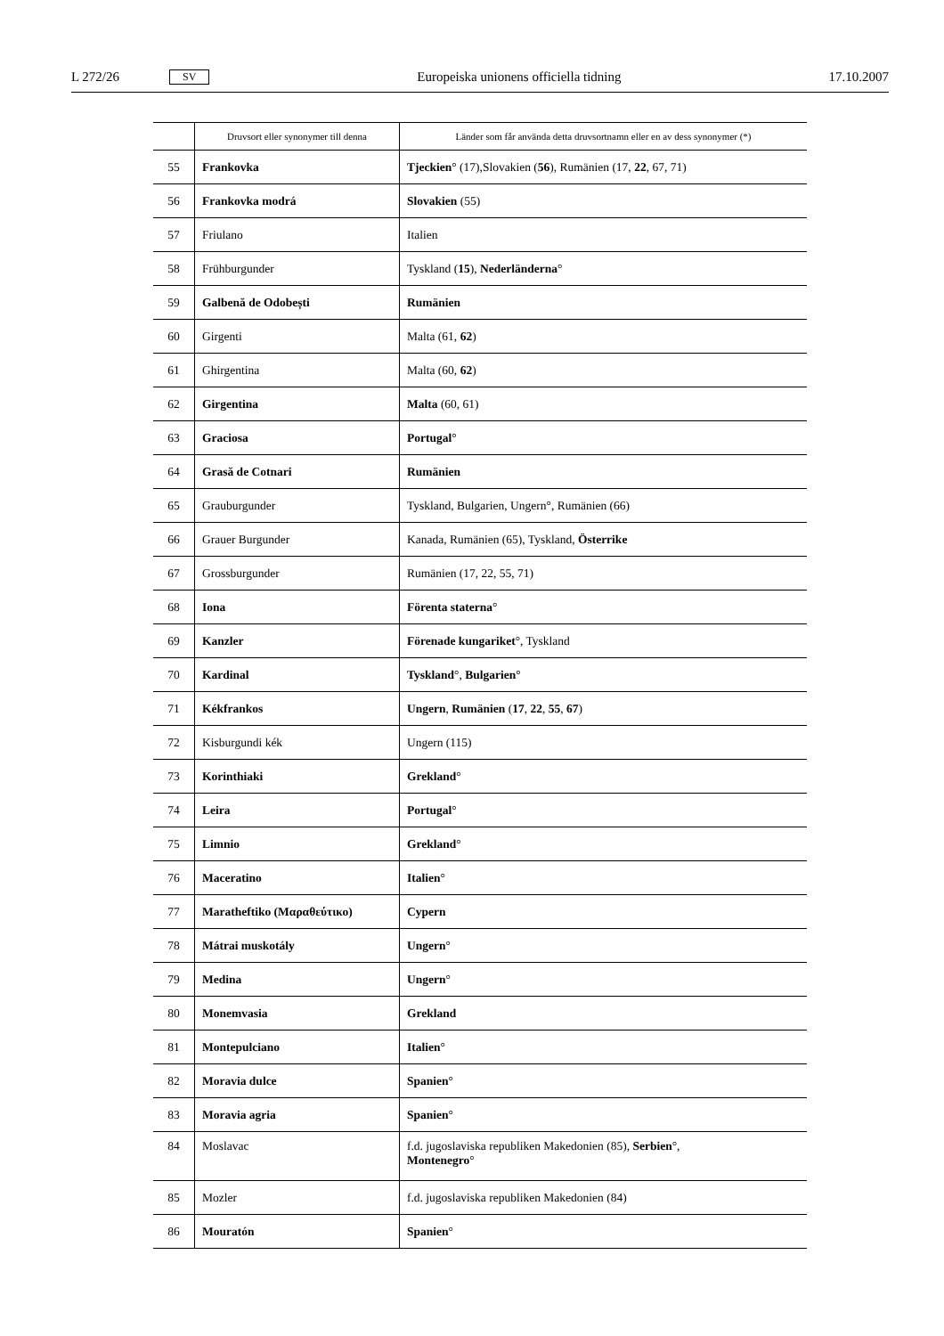L 272/26 SV Europeiska unionens officiella tidning 17.10.2007
| | Druvsort eller synonymer till denna | Länder som får använda detta druvsortnamn eller en av dess synonymer (*) |
| --- | --- | --- |
| 55 | Frankovka | Tjeckien ° (17),Slovakien ( 56 ), Rumänien (17, 22 , 67, 71) |
| 56 | Frankovka modrá | Slovakien (55) |
| 57 | Friulano | Italien |
| 58 | Frühburgunder | Tyskland ( 15 ), Nederländerna ° |
| 59 | Galbenă de Odobești | Rumänien |
| 60 | Girgenti | Malta (61, 62 ) |
| 61 | Ghirgentina | Malta (60, 62 ) |
| 62 | Girgentina | Malta (60, 61) |
| 63 | Graciosa | Portugal ° |
| 64 | Grasă de Cotnari | Rumänien |
| 65 | Grauburgunder | Tyskland, Bulgarien, Ungern°, Rumänien (66) |
| 66 | Grauer Burgunder | Kanada, Rumänien (65), Tyskland, Österrike |
| 67 | Grossburgunder | Rumänien (17, 22, 55, 71) |
| 68 | Iona | Förenta staterna ° |
| 69 | Kanzler | Förenade kungariket °, Tyskland |
| 70 | Kardinal | Tyskland °, Bulgarien ° |
| 71 | Kékfrankos | Ungern , Rumänien ( 17 , 22 , 55 , 67 ) |
| 72 | Kisburgundi kék | Ungern (115) |
| 73 | Korinthiaki | Grekland ° |
| 74 | Leira | Portugal ° |
| 75 | Limnio | Grekland ° |
| 76 | Maceratino | Italien ° |
| 77 | Maratheftiko (Μαραθεύτικο) | Cypern |
| 78 | Mátrai muskotály | Ungern ° |
| 79 | Medina | Ungern ° |
| 80 | Monemvasia | Grekland |
| 81 | Montepulciano | Italien ° |
| 82 | Moravia dulce | Spanien ° |
| 83 | Moravia agria | Spanien ° |
| 84 | Moslavac | f.d. jugoslaviska republiken Makedonien (85), Serbien °, Montenegro ° |
| 85 | Mozler | f.d. jugoslaviska republiken Makedonien (84) |
| 86 | Mouratón | Spanien ° |